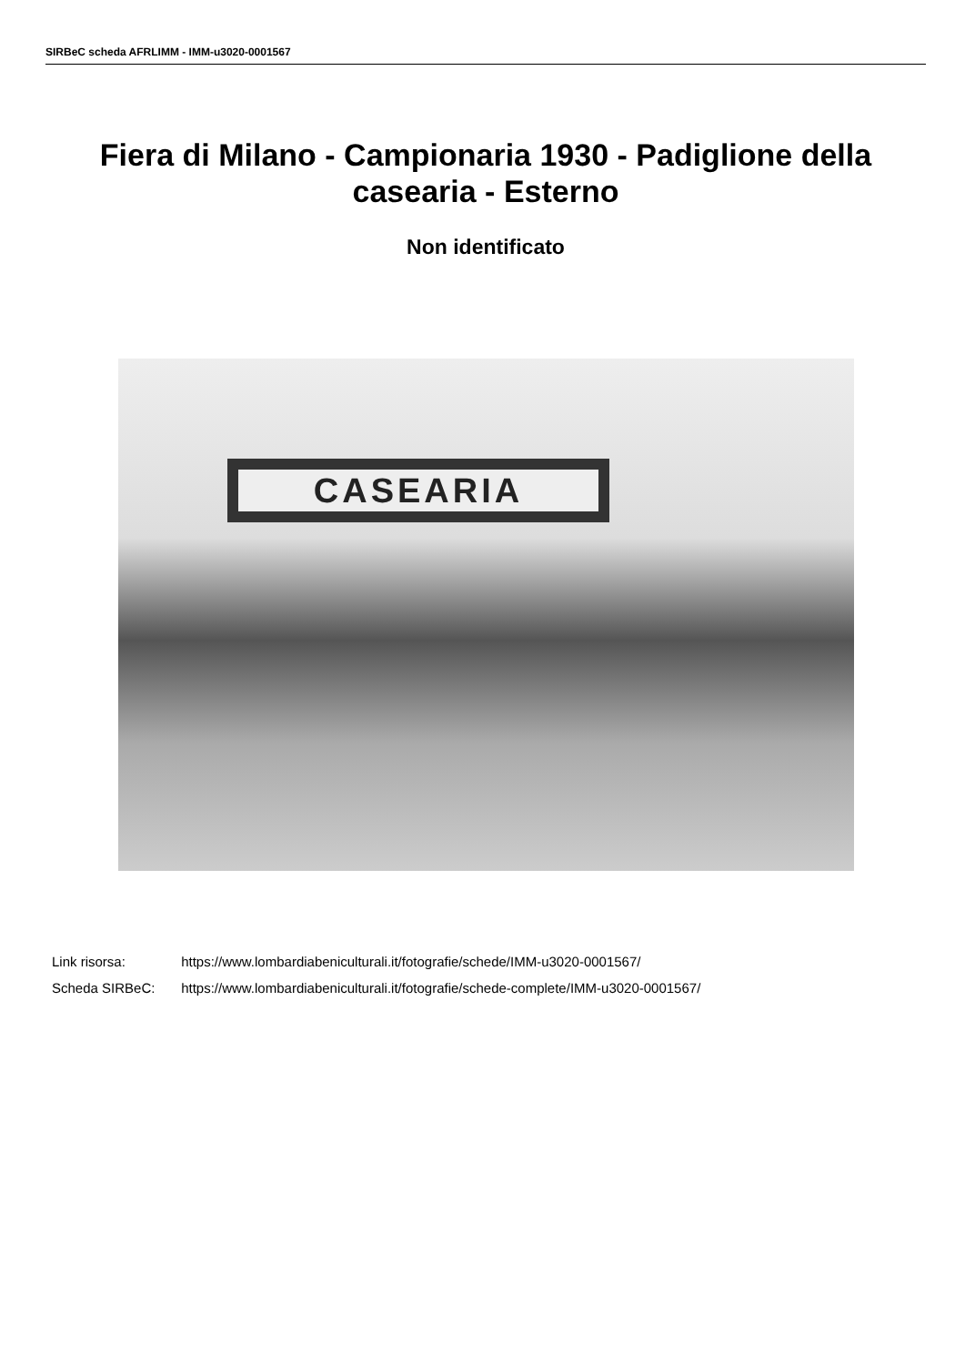SIRBeC scheda AFRLIMM - IMM-u3020-0001567
Fiera di Milano - Campionaria 1930 - Padiglione della casearia - Esterno
Non identificato
CASEARIA
Link risorsa: https://www.lombardiabeniculturali.it/fotografie/schede/IMM-u3020-0001567/
Scheda SIRBeC: https://www.lombardiabeniculturali.it/fotografie/schede-complete/IMM-u3020-0001567/